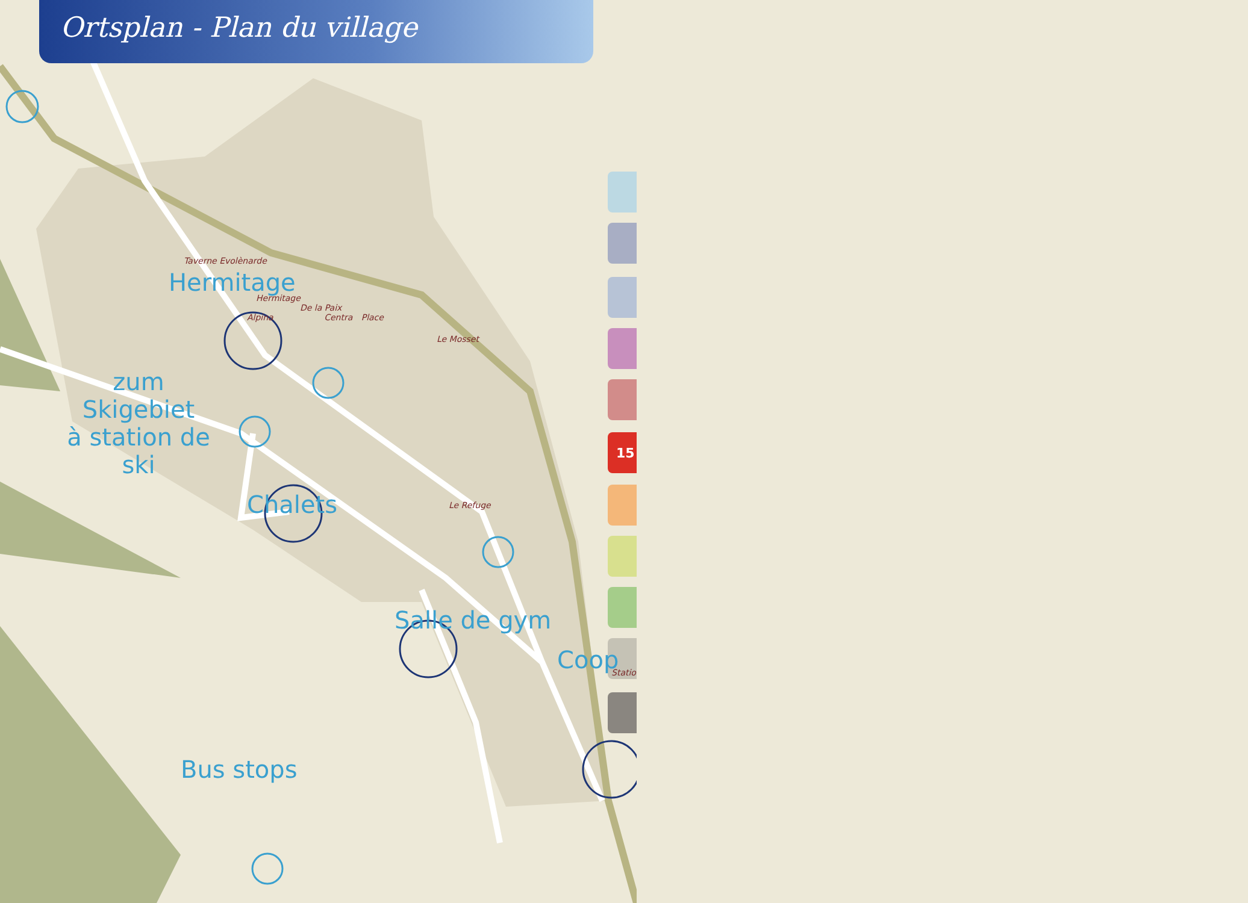15
Ortsplan - Plan du village
Taverne Evolènarde
Hermitage
Hermitage
De la Paix
Alpina Centra Place
Le Mosset
zum Skigebiet
à station de ski
Chalets
Le Refuge
Salle de gym
Coop
Statio
Bus stops